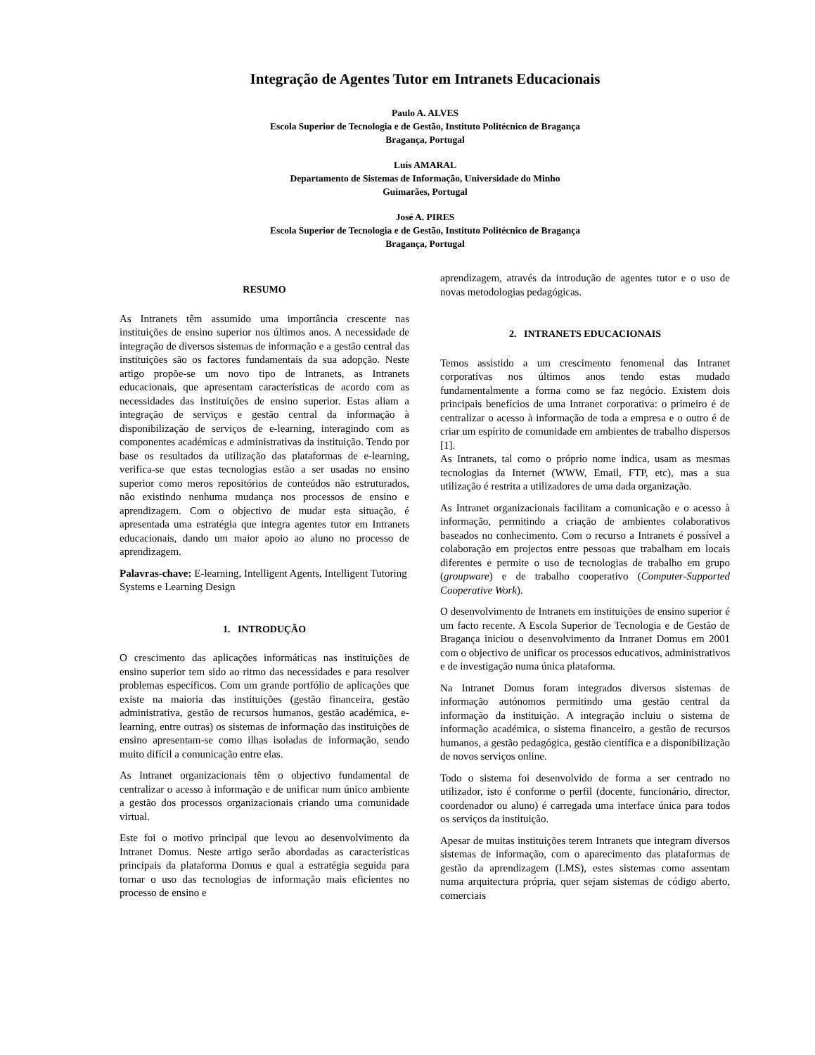Integração de Agentes Tutor em Intranets Educacionais
Paulo A. ALVES
Escola Superior de Tecnologia e de Gestão, Instituto Politécnico de Bragança
Bragança, Portugal
Luís AMARAL
Departamento de Sistemas de Informação, Universidade do Minho
Guimarães, Portugal
José A. PIRES
Escola Superior de Tecnologia e de Gestão, Instituto Politécnico de Bragança
Bragança, Portugal
RESUMO
As Intranets têm assumido uma importância crescente nas instituições de ensino superior nos últimos anos. A necessidade de integração de diversos sistemas de informação e a gestão central das instituições são os factores fundamentais da sua adopção. Neste artigo propõe-se um novo tipo de Intranets, as Intranets educacionais, que apresentam características de acordo com as necessidades das instituições de ensino superior. Estas aliam a integração de serviços e gestão central da informação à disponibilização de serviços de e-learning, interagindo com as componentes académicas e administrativas da instituição. Tendo por base os resultados da utilização das plataformas de e-learning, verifica-se que estas tecnologias estão a ser usadas no ensino superior como meros repositórios de conteúdos não estruturados, não existindo nenhuma mudança nos processos de ensino e aprendizagem. Com o objectivo de mudar esta situação, é apresentada uma estratégia que integra agentes tutor em Intranets educacionais, dando um maior apoio ao aluno no processo de aprendizagem.
Palavras-chave: E-learning, Intelligent Agents, Intelligent Tutoring Systems e Learning Design
1. INTRODUÇÃO
O crescimento das aplicações informáticas nas instituições de ensino superior tem sido ao ritmo das necessidades e para resolver problemas específicos. Com um grande portfólio de aplicações que existe na maioria das instituições (gestão financeira, gestão administrativa, gestão de recursos humanos, gestão académica, e-learning, entre outras) os sistemas de informação das instituições de ensino apresentam-se como ilhas isoladas de informação, sendo muito difícil a comunicação entre elas.
As Intranet organizacionais têm o objectivo fundamental de centralizar o acesso à informação e de unificar num único ambiente a gestão dos processos organizacionais criando uma comunidade virtual.
Este foi o motivo principal que levou ao desenvolvimento da Intranet Domus. Neste artigo serão abordadas as características principais da plataforma Domus e qual a estratégia seguida para tornar o uso das tecnologias de informação mais eficientes no processo de ensino e
aprendizagem, através da introdução de agentes tutor e o uso de novas metodologias pedagógicas.
2. INTRANETS EDUCACIONAIS
Temos assistido a um crescimento fenomenal das Intranet corporativas nos últimos anos tendo estas mudado fundamentalmente a forma como se faz negócio. Existem dois principais benefícios de uma Intranet corporativa: o primeiro é de centralizar o acesso à informação de toda a empresa e o outro é de criar um espírito de comunidade em ambientes de trabalho dispersos [1].
As Intranets, tal como o próprio nome indica, usam as mesmas tecnologias da Internet (WWW, Email, FTP, etc), mas a sua utilização é restrita a utilizadores de uma dada organização.
As Intranet organizacionais facilitam a comunicação e o acesso à informação, permitindo a criação de ambientes colaborativos baseados no conhecimento. Com o recurso a Intranets é possível a colaboração em projectos entre pessoas que trabalham em locais diferentes e permite o uso de tecnologias de trabalho em grupo (groupware) e de trabalho cooperativo (Computer-Supported Cooperative Work).
O desenvolvimento de Intranets em instituições de ensino superior é um facto recente. A Escola Superior de Tecnologia e de Gestão de Bragança iniciou o desenvolvimento da Intranet Domus em 2001 com o objectivo de unificar os processos educativos, administrativos e de investigação numa única plataforma.
Na Intranet Domus foram integrados diversos sistemas de informação autónomos permitindo uma gestão central da informação da instituição. A integração incluiu o sistema de informação académica, o sistema financeiro, a gestão de recursos humanos, a gestão pedagógica, gestão científica e a disponibilização de novos serviços online.
Todo o sistema foi desenvolvido de forma a ser centrado no utilizador, isto é conforme o perfil (docente, funcionário, director, coordenador ou aluno) é carregada uma interface única para todos os serviços da instituição.
Apesar de muitas instituições terem Intranets que integram diversos sistemas de informação, com o aparecimento das plataformas de gestão da aprendizagem (LMS), estes sistemas como assentam numa arquitectura própria, quer sejam sistemas de código aberto, comerciais